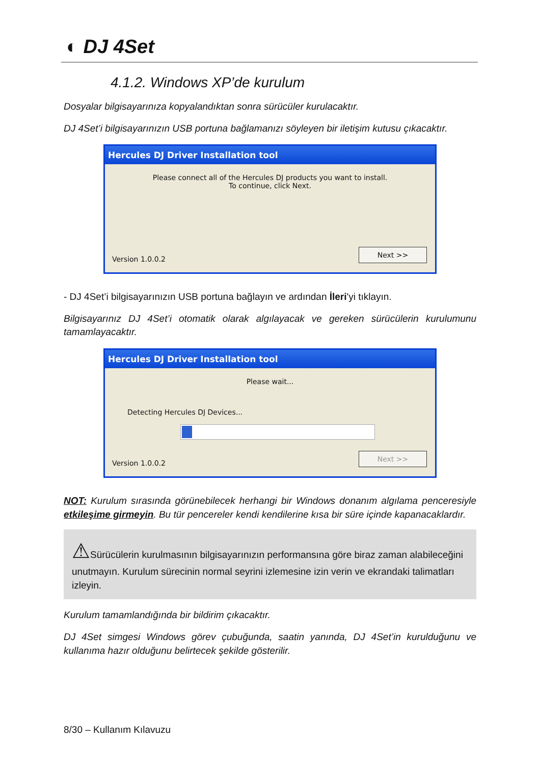◐ DJ 4Set
4.1.2. Windows XP’de kurulum
Dosyalar bilgisayarınıza kopyalandıktan sonra sürücüler kurulacaktır.
DJ 4Set’i bilgisayarınızın USB portuna bağlamanızı söyleyen bir iletişim kutusu çıkacaktır.
Hercules DJ Driver Installation tool
Please connect all of the Hercules DJ products you want to install.
To continue, click Next.
Version 1.0.0.2 Next >>
- DJ 4Set’i bilgisayarınızın USB portuna bağlayın ve ardından İleri'yi tıklayın.
Bilgisayarınız DJ 4Set’i otomatik olarak algılayacak ve gereken sürücülerin kurulumunu tamamlayacaktır.
Hercules DJ Driver Installation tool
Please wait...
Detecting Hercules DJ Devices...
Version 1.0.0.2 Next >>
NOT: Kurulum sırasında görünebilecek herhangi bir Windows donanım algılama penceresiyle etkileşime girmeyin. Bu tür pencereler kendi kendilerine kısa bir süre içinde kapanacaklardır.
⚠Sürücülerin kurulmasının bilgisayarınızın performansına göre biraz zaman alabileceğini unutmayın. Kurulum sürecinin normal seyrini izlemesine izin verin ve ekrandaki talimatları izleyin.
Kurulum tamamlandığında bir bildirim çıkacaktır.
DJ 4Set simgesi Windows görev çubuğunda, saatin yanında, DJ 4Set’in kurulduğunu ve kullanıma hazır olduğunu belirtecek şekilde gösterilir.
8/30 – Kullanım Kılavuzu